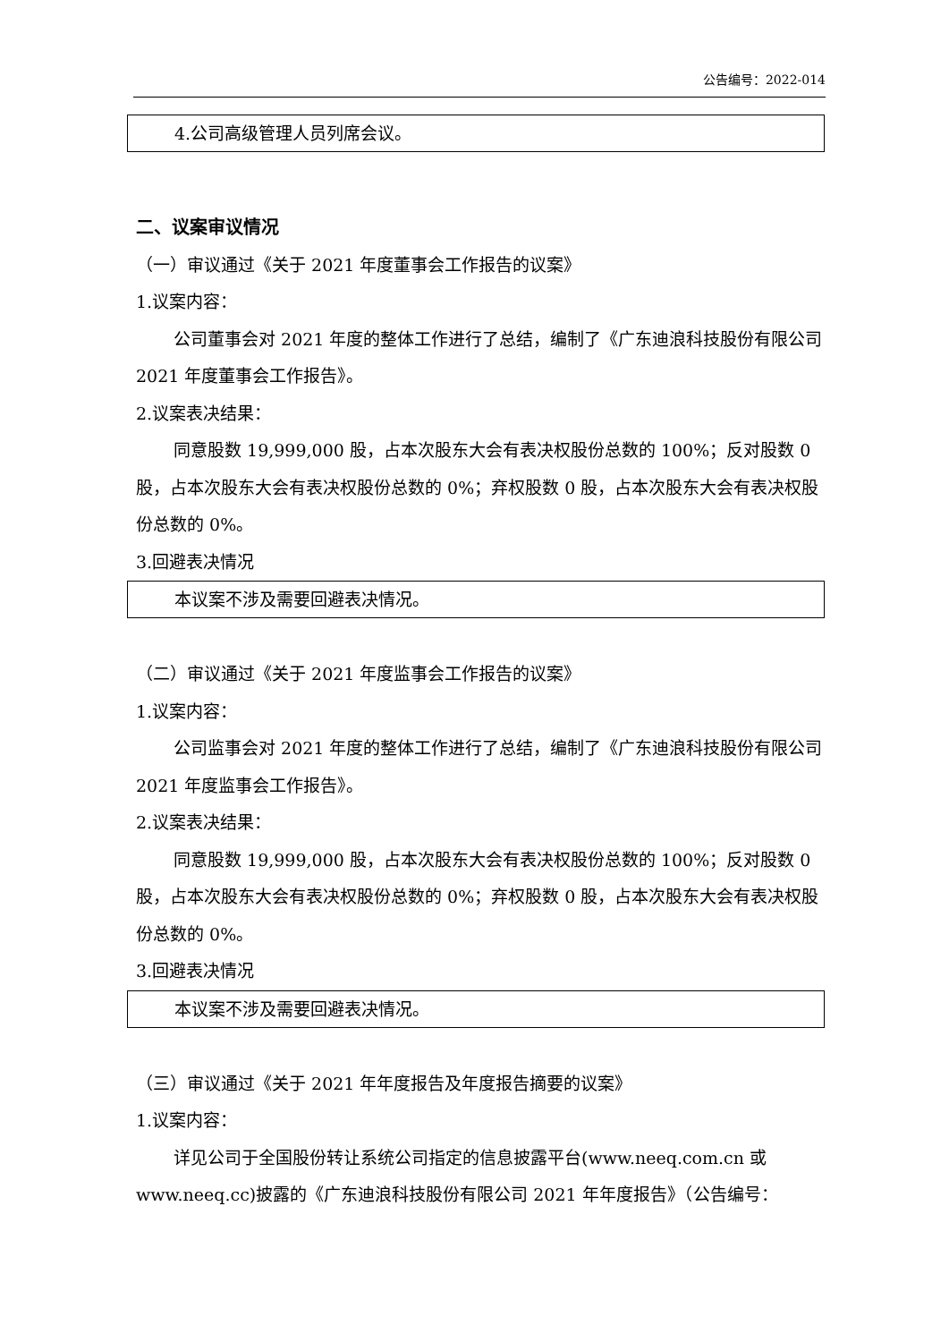公告编号：2022-014
4.公司高级管理人员列席会议。
二、议案审议情况
（一）审议通过《关于 2021 年度董事会工作报告的议案》
1.议案内容：
公司董事会对 2021 年度的整体工作进行了总结，编制了《广东迪浪科技股份有限公司 2021 年度董事会工作报告》。
2.议案表决结果：
同意股数 19,999,000 股，占本次股东大会有表决权股份总数的 100%；反对股数 0 股，占本次股东大会有表决权股份总数的 0%；弃权股数 0 股，占本次股东大会有表决权股份总数的 0%。
3.回避表决情况
本议案不涉及需要回避表决情况。
（二）审议通过《关于 2021 年度监事会工作报告的议案》
1.议案内容：
公司监事会对 2021 年度的整体工作进行了总结，编制了《广东迪浪科技股份有限公司 2021 年度监事会工作报告》。
2.议案表决结果：
同意股数 19,999,000 股，占本次股东大会有表决权股份总数的 100%；反对股数 0 股，占本次股东大会有表决权股份总数的 0%；弃权股数 0 股，占本次股东大会有表决权股份总数的 0%。
3.回避表决情况
本议案不涉及需要回避表决情况。
（三）审议通过《关于 2021 年年度报告及年度报告摘要的议案》
1.议案内容：
详见公司于全国股份转让系统公司指定的信息披露平台(www.neeq.com.cn 或 www.neeq.cc)披露的《广东迪浪科技股份有限公司 2021 年年度报告》（公告编号：